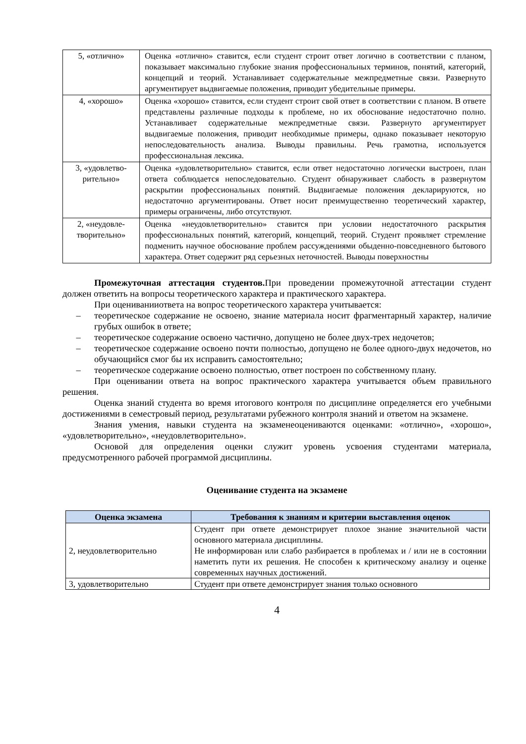| 5, «отлично» | Оценка «отлично» ставится, если студент строит ответ логично в соответствии с планом, показывает максимально глубокие знания профессиональных терминов, понятий, категорий, концепций и теорий. Устанавливает содержательные межпредметные связи. Развернуто аргументирует выдвигаемые положения, приводит убедительные примеры. |
| 4, «хорошо» | Оценка «хорошо» ставится, если студент строит свой ответ в соответствии с планом. В ответе представлены различные подходы к проблеме, но их обоснование недостаточно полно. Устанавливает содержательные межпредметные связи. Развернуто аргументирует выдвигаемые положения, приводит необходимые примеры, однако показывает некоторую непоследовательность анализа. Выводы правильны. Речь грамотна, используется профессиональная лексика. |
| 3, «удовлетво-рительно» | Оценка «удовлетворительно» ставится, если ответ недостаточно логически выстроен, план ответа соблюдается непоследовательно. Студент обнаруживает слабость в развернутом раскрытии профессиональных понятий. Выдвигаемые положения декларируются, но недостаточно аргументированы. Ответ носит преимущественно теоретический характер, примеры ограничены, либо отсутствуют. |
| 2, «неудовле-творительно» | Оценка «неудовлетворительно» ставится при условии недостаточного раскрытия профессиональных понятий, категорий, концепций, теорий. Студент проявляет стремление подменить научное обоснование проблем рассуждениями обыденно-повседневного бытового характера. Ответ содержит ряд серьезных неточностей. Выводы поверхностны |
Промежуточная аттестация студентов. При проведении промежуточной аттестации студент должен ответить на вопросы теоретического характера и практического характера.
При оцениванииответа на вопрос теоретического характера учитывается:
– теоретическое содержание не освоено, знание материала носит фрагментарный характер, наличие грубых ошибок в ответе;
– теоретическое содержание освоено частично, допущено не более двух-трех недочетов;
– теоретическое содержание освоено почти полностью, допущено не более одного-двух недочетов, но обучающийся смог бы их исправить самостоятельно;
– теоретическое содержание освоено полностью, ответ построен по собственному плану.
При оценивании ответа на вопрос практического характера учитывается объем правильного решения.
Оценка знаний студента во время итогового контроля по дисциплине определяется его учебными достижениями в семестровый период, результатами рубежного контроля знаний и ответом на экзамене.
Знания умения, навыки студента на экзаменеоцениваются оценками: «отлично», «хорошо», «удовлетворительно», «неудовлетворительно».
Основой для определения оценки служит уровень усвоения студентами материала, предусмотренного рабочей программой дисциплины.
Оценивание студента на экзамене
| Оценка экзамена | Требования к знаниям и критерии выставления оценок |
| --- | --- |
| 2, неудовлетворительно | Студент при ответе демонстрирует плохое знание значительной части основного материала дисциплины. Не информирован или слабо разбирается в проблемах и / или не в состоянии наметить пути их решения. Не способен к критическому анализу и оценке современных научных достижений. |
| 3, удовлетворительно | Студент при ответе демонстрирует знания только основного |
4